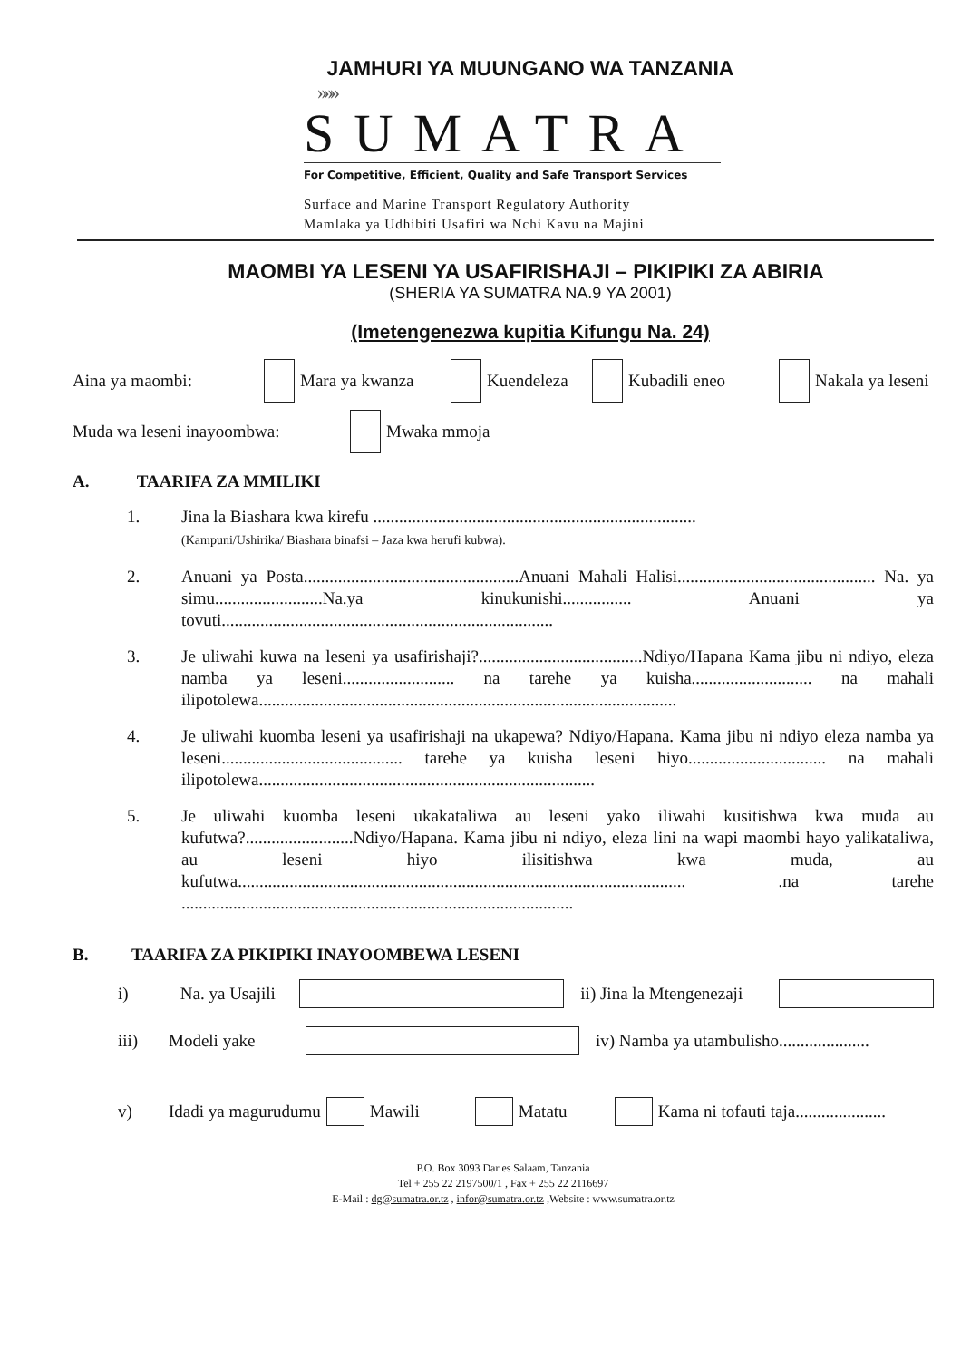JAMHURI YA MUUNGANO WA TANZANIA
»»»
SUMATRA
For Competitive, Efficient, Quality and Safe Transport Services
Surface and Marine Transport Regulatory Authority
Mamlaka ya Udhibiti Usafiri wa Nchi Kavu na Majini
MAOMBI YA LESENI YA USAFIRISHAJI – PIKIPIKI ZA ABIRIA
(SHERIA YA SUMATRA NA.9 YA 2001)
(Imetengenezwa kupitia Kifungu Na. 24)
Aina ya maombi: Mara ya kwanza Kuendeleza Kubadili eneo Nakala ya leseni
Muda wa leseni inayoombwa: Mwaka mmoja
A. TAARIFA ZA MMILIKI
1. Jina la Biashara kwa kirefu ...........................................................................
(Kampuni/Ushirika/ Biashara binafsi – Jaza kwa herufi kubwa).
2. Anuani ya Posta..................................................Anuani Mahali Halisi.............................................. Na. ya simu.........................Na.ya kinukunishi................ Anuani ya tovuti.............................................................................
3. Je uliwahi kuwa na leseni ya usafirishaji?......................................Ndiyo/Hapana Kama jibu ni ndiyo, eleza namba ya leseni.......................... na tarehe ya kuisha............................ na mahali ilipotolewa.................................................................................................
4. Je uliwahi kuomba leseni ya usafirishaji na ukapewa? Ndiyo/Hapana. Kama jibu ni ndiyo eleza namba ya leseni.......................................... tarehe ya kuisha leseni hiyo................................ na mahali ilipotolewa..............................................................................
5. Je uliwahi kuomba leseni ukakataliwa au leseni yako iliwahi kusitishwa kwa muda au kufutwa?.........................Ndiyo/Hapana. Kama jibu ni ndiyo, eleza lini na wapi maombi hayo yalikataliwa, au leseni hiyo ilisitishwa kwa muda, au kufutwa........................................................................................................ .na tarehe ...........................................................................................
B. TAARIFA ZA PIKIPIKI INAYOOMBEWA LESENI
i) Na. ya Usajili ii) Jina la Mtengenezaji
iii) Modeli yake iv) Namba ya utambulisho.....................
v) Idadi ya magurudumu Mawili Matatu Kama ni tofauti taja.....................
P.O. Box 3093 Dar es Salaam, Tanzania
Tel + 255 22 2197500/1 , Fax + 255 22 2116697
E-Mail : dg@sumatra.or.tz , infor@sumatra.or.tz ,Website : www.sumatra.or.tz